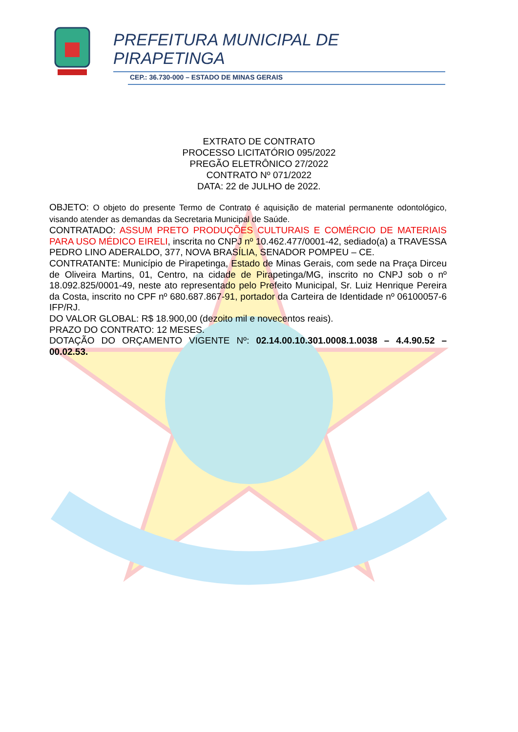PREFEITURA MUNICIPAL DE
PIRAPETINGA
CEP.: 36.730-000 – ESTADO DE MINAS GERAIS
EXTRATO DE CONTRATO
PROCESSO LICITATÓRIO 095/2022
PREGÃO ELETRÔNICO 27/2022
CONTRATO Nº 071/2022
DATA: 22 de JULHO de 2022.
OBJETO: O objeto do presente Termo de Contrato é aquisição de material permanente odontológico, visando atender as demandas da Secretaria Municipal de Saúde.
CONTRATADO: ASSUM PRETO PRODUÇÕES CULTURAIS E COMÉRCIO DE MATERIAIS PARA USO MÉDICO EIRELI, inscrita no CNPJ nº 10.462.477/0001-42, sediado(a) a TRAVESSA PEDRO LINO ADERALDO, 377, NOVA BRASÍLIA, SENADOR POMPEU – CE.
CONTRATANTE: Município de Pirapetinga, Estado de Minas Gerais, com sede na Praça Dirceu de Oliveira Martins, 01, Centro, na cidade de Pirapetinga/MG, inscrito no CNPJ sob o nº 18.092.825/0001-49, neste ato representado pelo Prefeito Municipal, Sr. Luiz Henrique Pereira da Costa, inscrito no CPF nº 680.687.867-91, portador da Carteira de Identidade nº 06100057-6 IFP/RJ.
DO VALOR GLOBAL: R$ 18.900,00 (dezoito mil e novecentos reais).
PRAZO DO CONTRATO: 12 MESES.
DOTAÇÃO DO ORÇAMENTO VIGENTE Nº: 02.14.00.10.301.0008.1.0038 – 4.4.90.52 – 00.02.53.